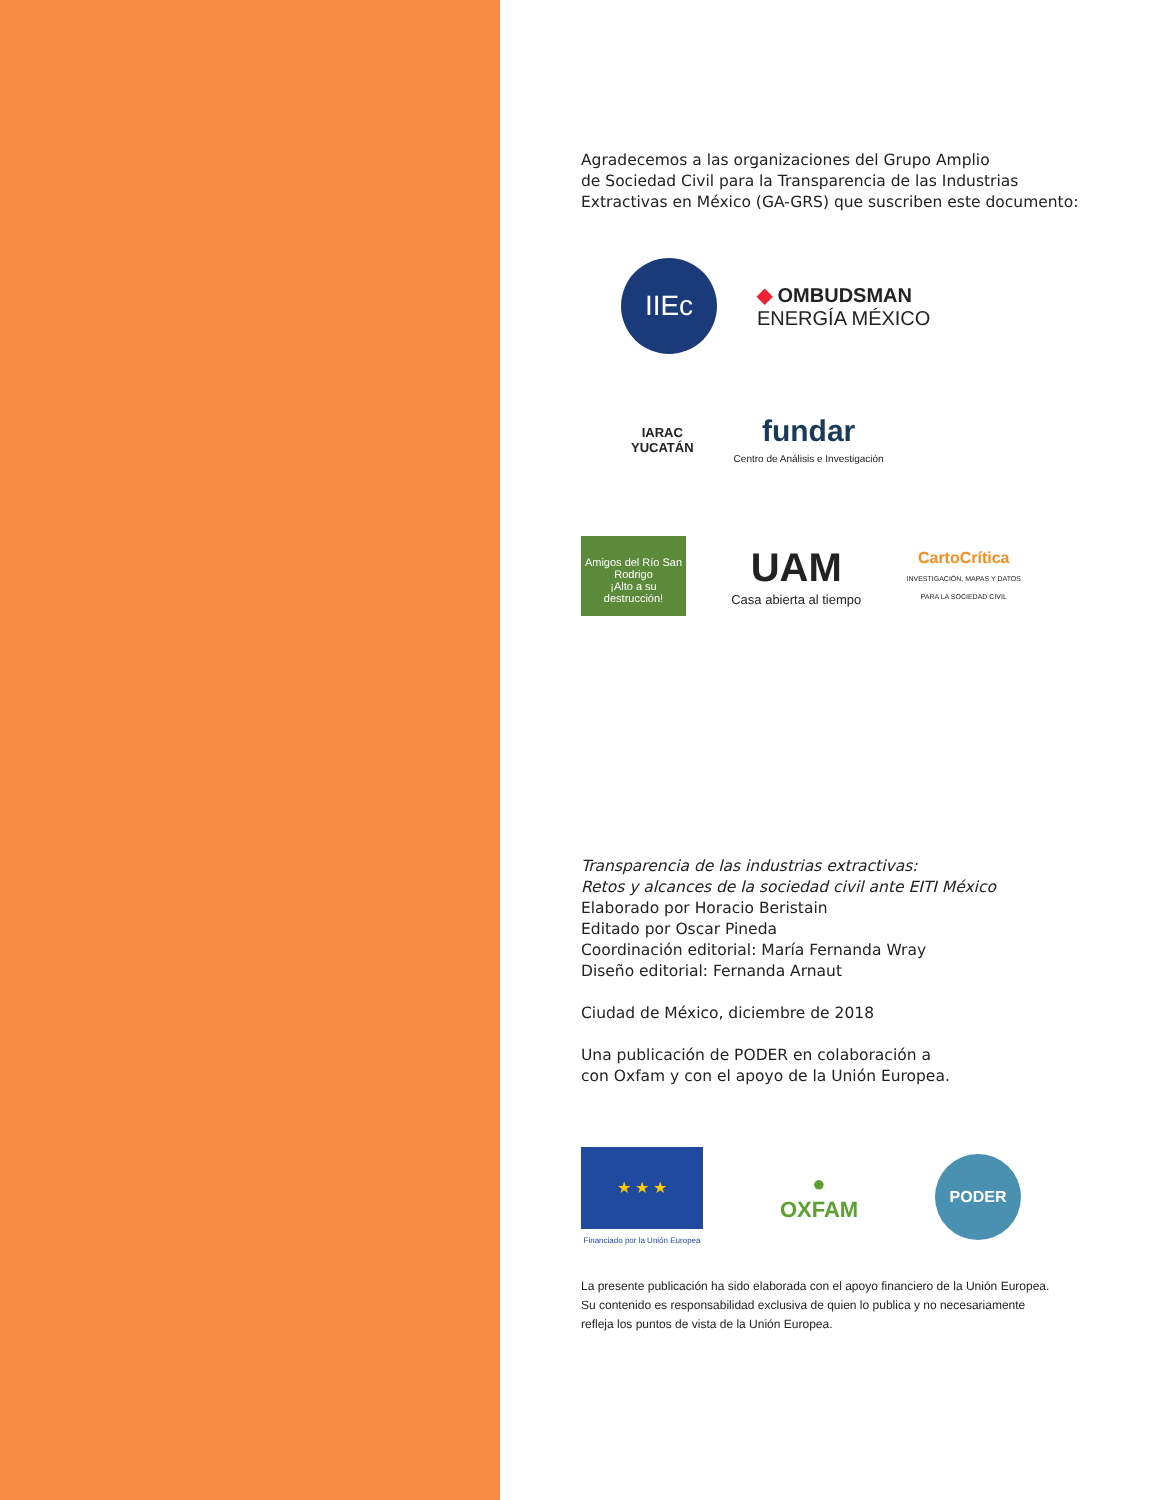Agradecemos a las organizaciones del Grupo Amplio
de Sociedad Civil para la Transparencia de las Industrias
Extractivas en México (GA-GRS) que suscriben este documento:
IIEc
◆ OMBUDSMAN
ENERGÍA MÉXICO
IARAC
YUCATÁN
fundar
Centro de Análisis e Investigación
Amigos del Río San Rodrigo
¡Alto a su destrucción!
UAM
Casa abierta al tiempo
CartoCrítica
INVESTIGACIÓN, MAPAS Y DATOS
PARA LA SOCIEDAD CIVIL
Transparencia de las industrias extractivas:
Retos y alcances de la sociedad civil ante EITI México
Elaborado por Horacio Beristain
Editado por Oscar Pineda
Coordinación editorial: María Fernanda Wray
Diseño editorial: Fernanda Arnaut
Ciudad de México, diciembre de 2018
Una publicación de PODER en colaboración a
con Oxfam y con el apoyo de la Unión Europea.
★ ★ ★
Financiado por la Unión Europea
●
OXFAM
PODER
La presente publicación ha sido elaborada con el apoyo financiero de la Unión Europea.
Su contenido es responsabilidad exclusiva de quien lo publica y no necesariamente
refleja los puntos de vista de la Unión Europea.